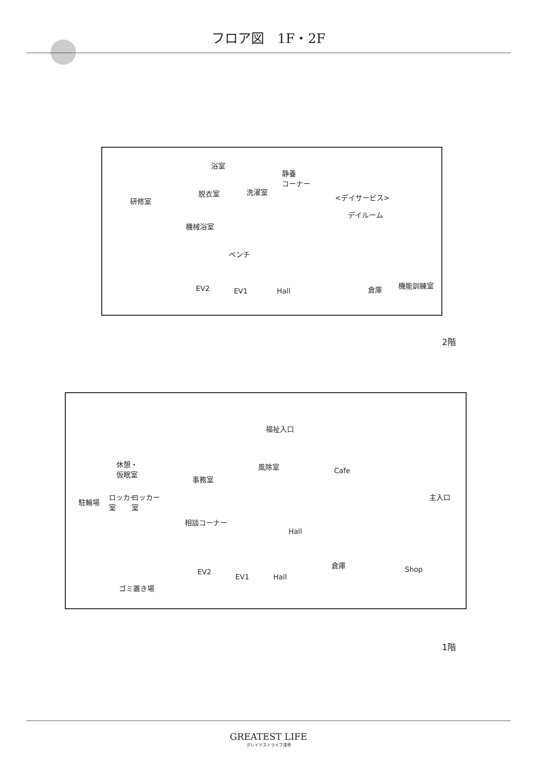フロア図　1F・2F
研修室
浴室
脱衣室 洗濯室
静養
コーナー
<デイサービス>
デイルーム
機械浴室
ベンチ
EV2 EV1 Hall 倉庫 機能訓練室
2階
福祉入口
休憩・
仮眠室
事務室
風除室
Cafe
主入口
ロッカー
室
ロッカー
室
駐輪場
相談コーナー
Hall
Shop
倉庫
EV2
EV1 Hall
ゴミ置き場
1階
GREATEST LIFE
グレイテストライフ浅草